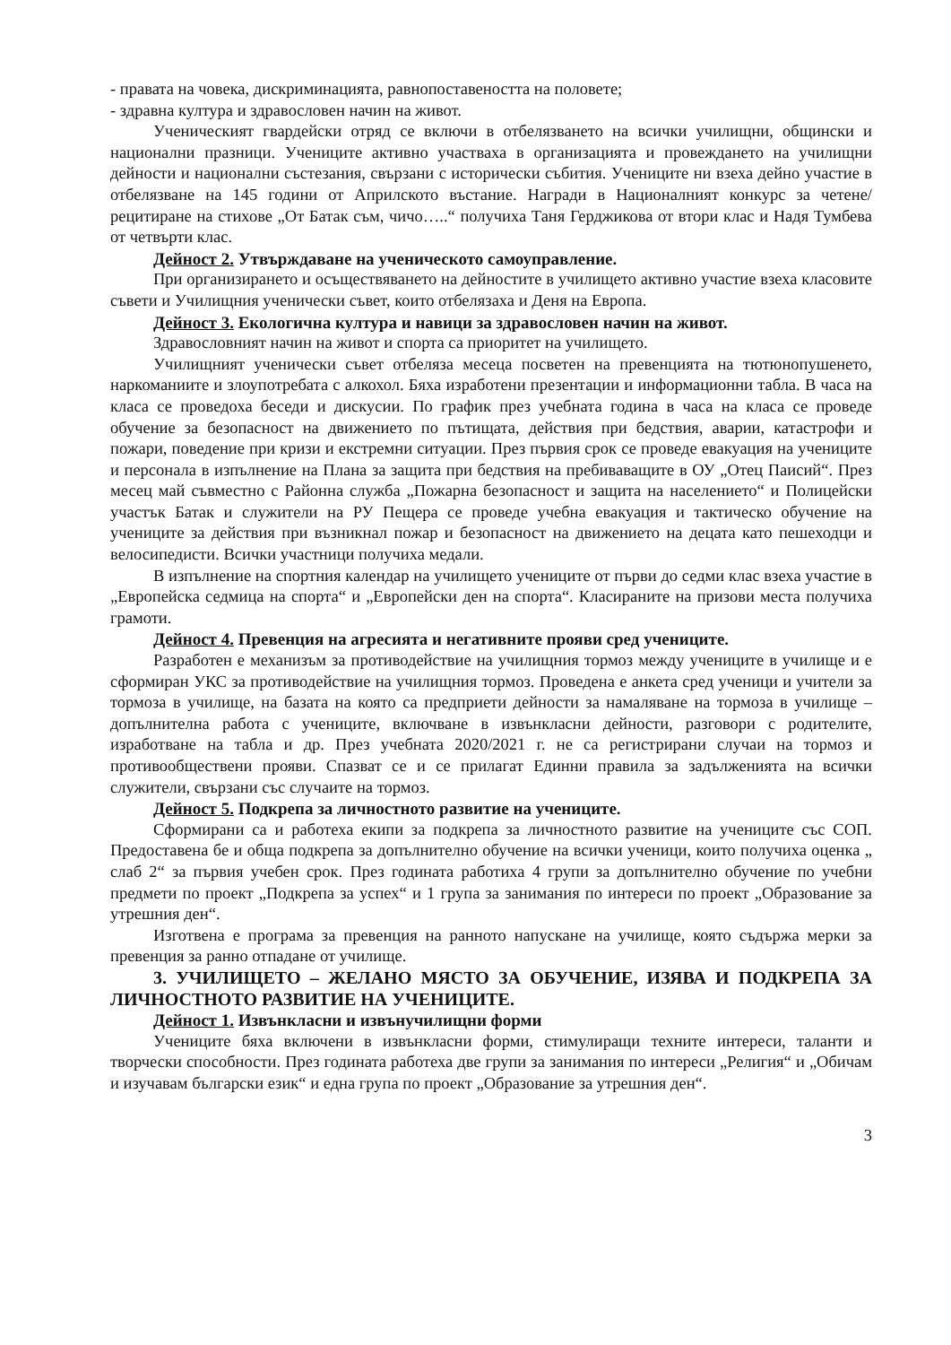- правата на човека, дискриминацията, равнопоставеността на половете;
- здравна култура и здравословен начин на живот.
Ученическият гвардейски отряд се включи в отбелязването на всички училищни, общински и национални празници. Учениците активно участваха в организацията и провеждането на училищни дейности и национални състезания, свързани с исторически събития. Учениците ни взеха дейно участие в отбелязване на 145 години от Априлското въстание. Награди в Националният конкурс за четене/рецитиране на стихове „От Батак съм, чичо…..“ получиха Таня Герджикова от втори клас и Надя Тумбева от четвърти клас.
Дейност 2. Утвърждаване на ученическото самоуправление.
При организирането и осъществяването на дейностите в училището активно участие взеха класовите съвети и Училищния ученически съвет, които отбелязаха и Деня на Европа.
Дейност 3. Екологична култура и навици за здравословен начин на живот.
Здравословният начин на живот и спорта са приоритет на училището.
Училищният ученически съвет отбеляза месеца посветен на превенцията на тютюнопушенето, наркоманиите и злоупотребата с алкохол. Бяха изработени презентации и информационни табла. В часа на класа се проведоха беседи и дискусии. По график през учебната година в часа на класа се проведе обучение за безопасност на движението по пътищата, действия при бедствия, аварии, катастрофи и пожари, поведение при кризи и екстремни ситуации. През първия срок се проведе евакуация на учениците и персонала в изпълнение на Плана за защита при бедствия на пребиваващите в ОУ „Отец Паисий“. През месец май съвместно с Районна служба „Пожарна безопасност и защита на населението“ и Полицейски участък Батак и служители на РУ Пещера се проведе учебна евакуация и тактическо обучение на учениците за действия при възникнал пожар и безопасност на движението на децата като пешеходци и велосипедисти. Всички участници получиха медали.
В изпълнение на спортния календар на училището учениците от първи до седми клас взеха участие в „Европейска седмица на спорта“ и „Европейски ден на спорта“. Класираните на призови места получиха грамоти.
Дейност 4. Превенция на агресията и негативните прояви сред учениците.
Разработен е механизъм за противодействие на училищния тормоз между учениците в училище и е сформиран УКС за противодействие на училищния тормоз. Проведена е анкета сред ученици и учители за тормоза в училище, на базата на която са предприети дейности за намаляване на тормоза в училище – допълнителна работа с учениците, включване в извънкласни дейности, разговори с родителите, изработване на табла и др. През учебната 2020/2021 г. не са регистрирани случаи на тормоз и противообществени прояви. Спазват се и се прилагат Единни правила за задълженията на всички служители, свързани със случаите на тормоз.
Дейност 5. Подкрепа за личностното развитие на учениците.
Сформирани са и работеха екипи за подкрепа за личностното развитие на учениците със СОП. Предоставена бе и обща подкрепа за допълнително обучение на всички ученици, които получиха оценка „ слаб 2“ за първия учебен срок. През годината работиха 4 групи за допълнително обучение по учебни предмети по проект „Подкрепа за успех“ и 1 група за занимания по интереси по проект „Образование за утрешния ден“.
Изготвена е програма за превенция на ранното напускане на училище, която съдържа мерки за превенция за ранно отпадане от училище.
3. УЧИЛИЩЕТО – ЖЕЛАНО МЯСТО ЗА ОБУЧЕНИЕ, ИЗЯВА И ПОДКРЕПА ЗА ЛИЧНОСТНОТО РАЗВИТИЕ НА УЧЕНИЦИТЕ.
Дейност 1. Извънкласни и извънучилищни форми
Учениците бяха включени в извънкласни форми, стимулиращи техните интереси, таланти и творчески способности. През годината работеха две групи за занимания по интереси „Религия“ и „Обичам и изучавам български език“ и една група по проект „Образование за утрешния ден“.
3